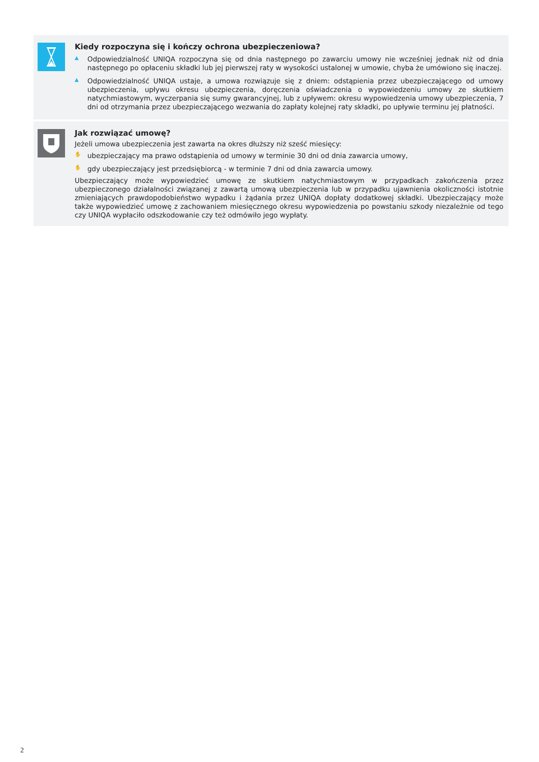Kiedy rozpoczyna się i kończy ochrona ubezpieczeniowa?
▲
Odpowiedzialność UNIQA rozpoczyna się od dnia następnego po zawarciu umowy nie wcześniej jednak niż od dnia następnego po opłaceniu składki lub jej pierwszej raty w wysokości ustalonej w umowie, chyba że umówiono się inaczej.
▲
Odpowiedzialność UNIQA ustaje, a umowa rozwiązuje się z dniem: odstąpienia przez ubezpieczającego od umowy ubezpieczenia, upływu okresu ubezpieczenia, doręczenia oświadczenia o wypowiedzeniu umowy ze skutkiem natychmiastowym, wyczerpania się sumy gwarancyjnej, lub z upływem: okresu wypowiedzenia umowy ubezpieczenia, 7 dni od otrzymania przez ubezpieczającego wezwania do zapłaty kolejnej raty składki, po upływie terminu jej płatności.
Jak rozwiązać umowę?
Jeżeli umowa ubezpieczenia jest zawarta na okres dłuższy niż sześć miesięcy:
✋
ubezpieczający ma prawo odstąpienia od umowy w terminie 30 dni od dnia zawarcia umowy,
✋
gdy ubezpieczający jest przedsiębiorcą - w terminie 7 dni od dnia zawarcia umowy.
Ubezpieczający może wypowiedzieć umowę ze skutkiem natychmiastowym w przypadkach zakończenia przez ubezpieczonego działalności związanej z zawartą umową ubezpieczenia lub w przypadku ujawnienia okoliczności istotnie zmieniających prawdopodobieństwo wypadku i żądania przez UNIQA dopłaty dodatkowej składki. Ubezpieczający może także wypowiedzieć umowę z zachowaniem miesięcznego okresu wypowiedzenia po powstaniu szkody niezależnie od tego czy UNIQA wypłaciło odszkodowanie czy też odmówiło jego wypłaty.
2